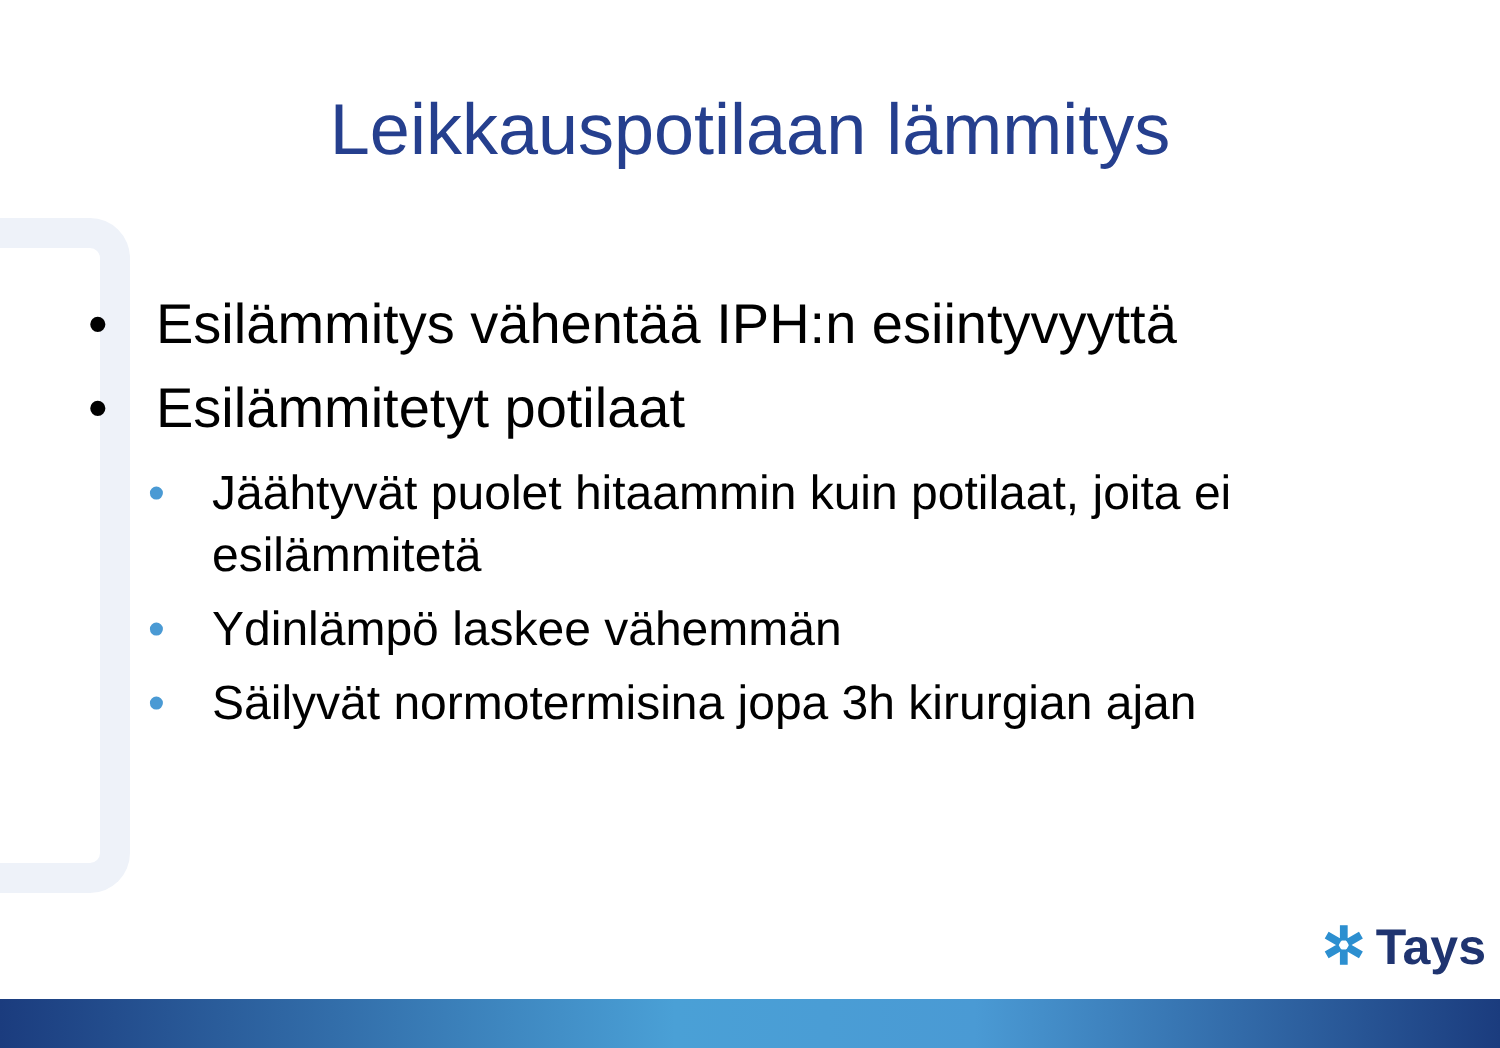Leikkauspotilaan lämmitys
• Esilämmitys vähentää IPH:n esiintyvyyttä
• Esilämmitetyt potilaat
• Jäähtyvät puolet hitaammin kuin potilaat, joita ei
esilämmitetä
• Ydinlämpö laskee vähemmän
• Säilyvät normotermisina jopa 3h kirurgian ajan
✲ Tays